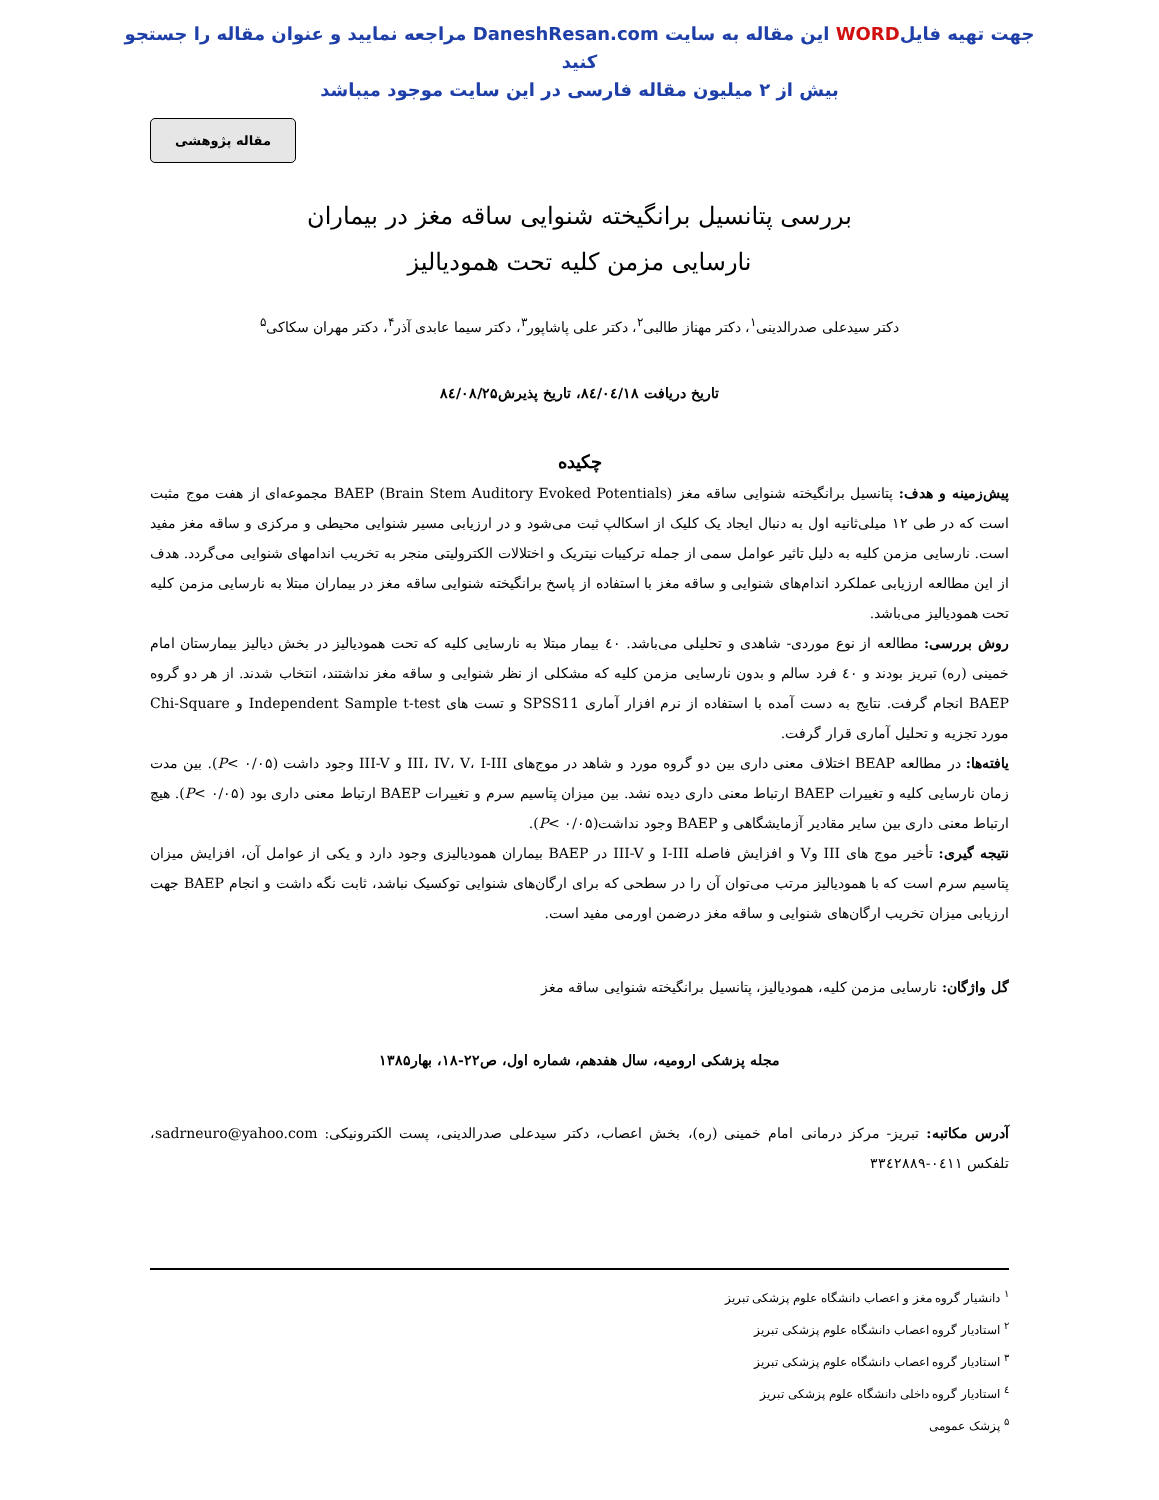جهت تهیه فایلWORD این مقاله به سایت DaneshResan.com مراجعه نمایید و عنوان مقاله را جستجو کنید
بیش از ۲ میلیون مقاله فارسی در این سایت موجود میباشد
مقاله پژوهشی
بررسی پتانسیل برانگیخته شنوایی ساقه مغز در بیماران
نارسایی مزمن کلیه تحت همودیالیز
دکتر سیدعلی صدرالدینی<sup>۱</sup>، دکتر مهناز طالبی<sup>۲</sup>، دکتر علی پاشاپور<sup>۳</sup>، دکتر سیما عابدی آذر<sup>۴</sup>، دکتر مهران سکاکی<sup>۵</sup>
تاریخ دریافت ۸٤/۰٤/۱۸، تاریخ پذیرش۸٤/۰۸/۲۵
چکیده
پیش‌زمینه و هدف: پتانسیل برانگیخته شنوایی ساقه مغز (Brain Stem Auditory Evoked Potentials) BAEP مجموعه‌ای از هفت موج مثبت است که در طی ۱۲ میلی‌ثانیه اول به دنبال ایجاد یک کلیک از اسکالپ ثبت می‌شود و در ارزیابی مسیر شنوایی محیطی و مرکزی و ساقه مغز مفید است. نارسایی مزمن کلیه به دلیل تاثیر عوامل سمی از جمله ترکیبات نیتریک و اختلالات الکترولیتی منجر به تخریب اندامهای شنوایی می‌گردد. هدف از این مطالعه ارزیابی عملکرد اندام‌های شنوایی و ساقه مغز با استفاده از پاسخ برانگیخته شنوایی ساقه مغز در بیماران مبتلا به نارسایی مزمن کلیه تحت همودیالیز می‌باشد.
روش بررسی: مطالعه از نوع موردی- شاهدی و تحلیلی می‌باشد. ٤۰ بیمار مبتلا به نارسایی کلیه که تحت همودیالیز در بخش دیالیز بیمارستان امام خمینی (ره) تبریز بودند و ٤۰ فرد سالم و بدون نارسایی مزمن کلیه که مشکلی از نظر شنوایی و ساقه مغز نداشتند، انتخاب شدند. از هر دو گروه BAEP انجام گرفت. نتایج به دست آمده با استفاده از نرم افزار آماری SPSS11 و تست های Independent Sample t-test و Chi-Square مورد تجزیه و تحلیل آماری قرار گرفت.
یافته‌ها: در مطالعه BEAP اختلاف معنی داری بین دو گروه مورد و شاهد در موج‌های III، IV، V، I-III و III-V وجود داشت (P< ۰/۰۵). بین مدت زمان نارسایی کلیه و تغییرات BAEP ارتباط معنی داری دیده نشد. بین میزان پتاسیم سرم و تغییرات BAEP ارتباط معنی داری بود (P< ۰/۰۵). هیچ ارتباط معنی داری بین سایر مقادیر آزمایشگاهی و BAEP وجود نداشت(P< ۰/۰۵).
نتیجه گیری: تأخیر موج های III وV و افزایش فاصله I-III و III-V در BAEP بیماران همودیالیزی وجود دارد و یکی از عوامل آن، افزایش میزان پتاسیم سرم است که با همودیالیز مرتب می‌توان آن را در سطحی که برای ارگان‌های شنوایی توکسیک نباشد، ثابت نگه داشت و انجام BAEP جهت ارزیابی میزان تخریب ارگان‌های شنوایی و ساقه مغز درضمن اورمی مفید است.
گل واژگان: نارسایی مزمن کلیه، همودیالیز، پتانسیل برانگیخته شنوایی ساقه مغز
مجله پزشکی ارومیه، سال هفدهم، شماره اول، ص۲۲-۱۸، بهار۱۳۸۵
آدرس مکاتبه: تبریز- مرکز درمانی امام خمینی (ره)، بخش اعصاب، دکتر سیدعلی صدرالدینی، پست الکترونیکی: sadrneuro@yahoo.com، تلفکس ۰٤۱۱-۳۳٤۲۸۸۹
<sup>۱</sup> دانشیار گروه مغز و اعصاب دانشگاه علوم پزشکی تبریز
<sup>۲</sup> استادیار گروه اعصاب دانشگاه علوم پزشکی تبریز
<sup>۳</sup> استادیار گروه اعصاب دانشگاه علوم پزشکی تبریز
<sup>٤</sup> استادیار گروه داخلی دانشگاه علوم پزشکی تبریز
<sup>۵</sup> پزشک عمومی